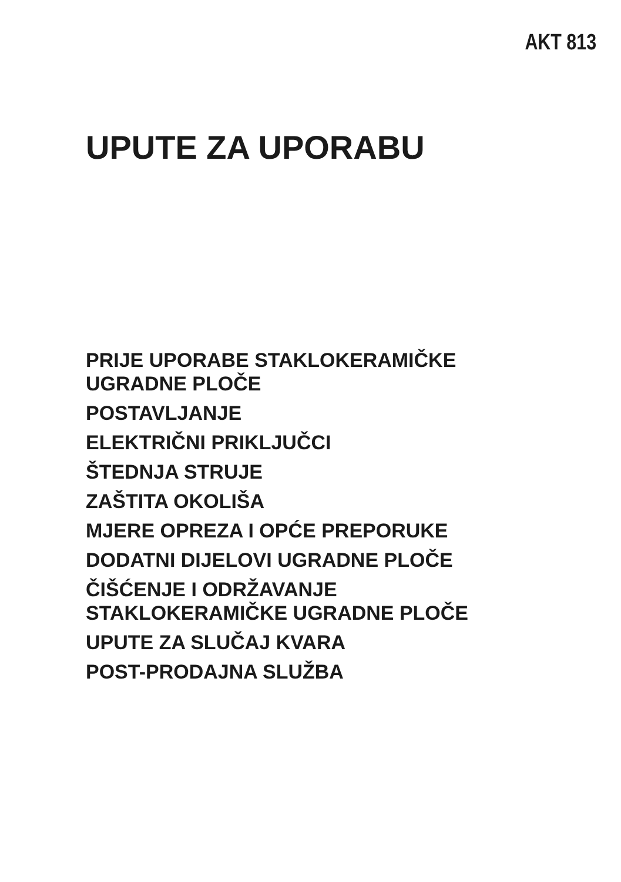AKT 813
UPUTE ZA UPORABU
PRIJE UPORABE STAKLOKERAMIČKE
UGRADNE PLOČE
POSTAVLJANJE
ELEKTRIČNI PRIKLJUČCI
ŠTEDNJA STRUJE
ZAŠTITA OKOLIŠA
MJERE OPREZA I OPĆE PREPORUKE
DODATNI DIJELOVI UGRADNE PLOČE
ČIŠĆENJE I ODRŽAVANJE
STAKLOKERAMIČKE UGRADNE PLOČE
UPUTE ZA SLUČAJ KVARA
POST-PRODAJNA SLUŽBA